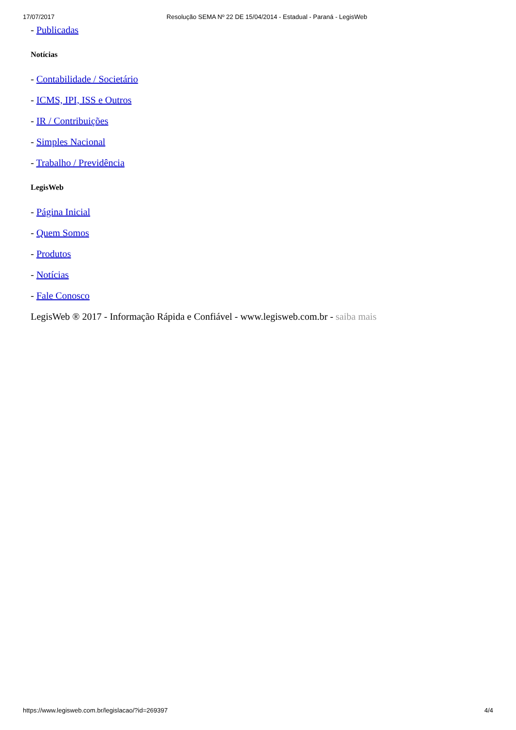17/07/2017 Resolução SEMA Nº 22 DE 15/04/2014 - Estadual - Paraná - LegisWeb
- Publicadas
Notícias
- Contabilidade / Societário
- ICMS, IPI, ISS e Outros
- IR / Contribuições
- Simples Nacional
- Trabalho / Previdência
LegisWeb
- Página Inicial
- Quem Somos
- Produtos
- Notícias
- Fale Conosco
LegisWeb ® 2017 - Informação Rápida e Confiável - www.legisweb.com.br - saiba mais
https://www.legisweb.com.br/legislacao/?id=269397 4/4